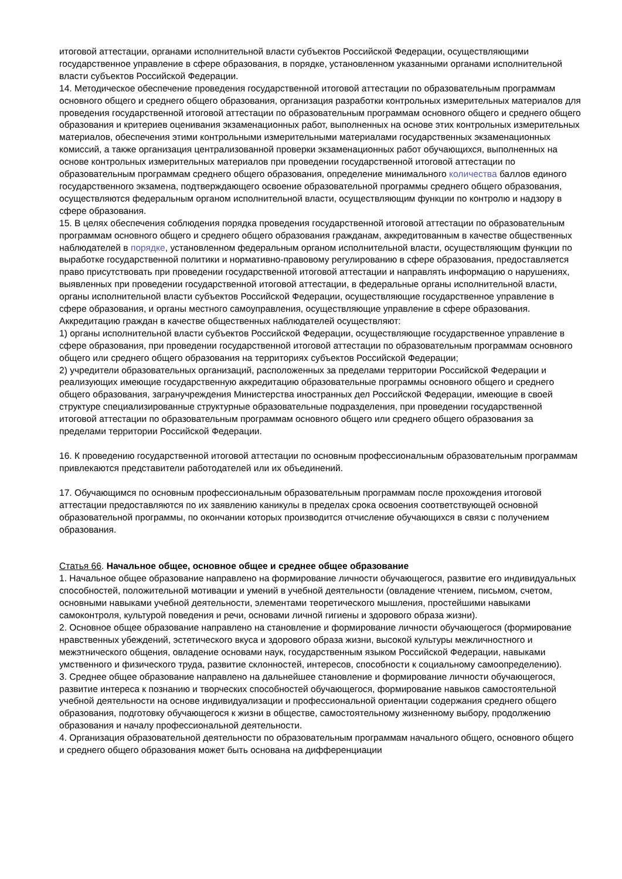итоговой аттестации, органами исполнительной власти субъектов Российской Федерации, осуществляющими государственное управление в сфере образования, в порядке, установленном указанными органами исполнительной власти субъектов Российской Федерации.
14. Методическое обеспечение проведения государственной итоговой аттестации по образовательным программам основного общего и среднего общего образования, организация разработки контрольных измерительных материалов для проведения государственной итоговой аттестации по образовательным программам основного общего и среднего общего образования и критериев оценивания экзаменационных работ, выполненных на основе этих контрольных измерительных материалов, обеспечения этими контрольными измерительными материалами государственных экзаменационных комиссий, а также организация централизованной проверки экзаменационных работ обучающихся, выполненных на основе контрольных измерительных материалов при проведении государственной итоговой аттестации по образовательным программам среднего общего образования, определение минимального количества баллов единого государственного экзамена, подтверждающего освоение образовательной программы среднего общего образования, осуществляются федеральным органом исполнительной власти, осуществляющим функции по контролю и надзору в сфере образования.
15. В целях обеспечения соблюдения порядка проведения государственной итоговой аттестации по образовательным программам основного общего и среднего общего образования гражданам, аккредитованным в качестве общественных наблюдателей в порядке, установленном федеральным органом исполнительной власти, осуществляющим функции по выработке государственной политики и нормативно-правовому регулированию в сфере образования, предоставляется право присутствовать при проведении государственной итоговой аттестации и направлять информацию о нарушениях, выявленных при проведении государственной итоговой аттестации, в федеральные органы исполнительной власти, органы исполнительной власти субъектов Российской Федерации, осуществляющие государственное управление в сфере образования, и органы местного самоуправления, осуществляющие управление в сфере образования. Аккредитацию граждан в качестве общественных наблюдателей осуществляют:
1) органы исполнительной власти субъектов Российской Федерации, осуществляющие государственное управление в сфере образования, при проведении государственной итоговой аттестации по образовательным программам основного общего или среднего общего образования на территориях субъектов Российской Федерации;
2) учредители образовательных организаций, расположенных за пределами территории Российской Федерации и реализующих имеющие государственную аккредитацию образовательные программы основного общего и среднего общего образования, загранучреждения Министерства иностранных дел Российской Федерации, имеющие в своей структуре специализированные структурные образовательные подразделения, при проведении государственной итоговой аттестации по образовательным программам основного общего или среднего общего образования за пределами территории Российской Федерации.
16. К проведению государственной итоговой аттестации по основным профессиональным образовательным программам привлекаются представители работодателей или их объединений.
17. Обучающимся по основным профессиональным образовательным программам после прохождения итоговой аттестации предоставляются по их заявлению каникулы в пределах срока освоения соответствующей основной образовательной программы, по окончании которых производится отчисление обучающихся в связи с получением образования.
Статья 66. Начальное общее, основное общее и среднее общее образование
1. Начальное общее образование направлено на формирование личности обучающегося, развитие его индивидуальных способностей, положительной мотивации и умений в учебной деятельности (овладение чтением, письмом, счетом, основными навыками учебной деятельности, элементами теоретического мышления, простейшими навыками самоконтроля, культурой поведения и речи, основами личной гигиены и здорового образа жизни).
2. Основное общее образование направлено на становление и формирование личности обучающегося (формирование нравственных убеждений, эстетического вкуса и здорового образа жизни, высокой культуры межличностного и межэтнического общения, овладение основами наук, государственным языком Российской Федерации, навыками умственного и физического труда, развитие склонностей, интересов, способности к социальному самоопределению).
3. Среднее общее образование направлено на дальнейшее становление и формирование личности обучающегося, развитие интереса к познанию и творческих способностей обучающегося, формирование навыков самостоятельной учебной деятельности на основе индивидуализации и профессиональной ориентации содержания среднего общего образования, подготовку обучающегося к жизни в обществе, самостоятельному жизненному выбору, продолжению образования и началу профессиональной деятельности.
4. Организация образовательной деятельности по образовательным программам начального общего, основного общего и среднего общего образования может быть основана на дифференциации